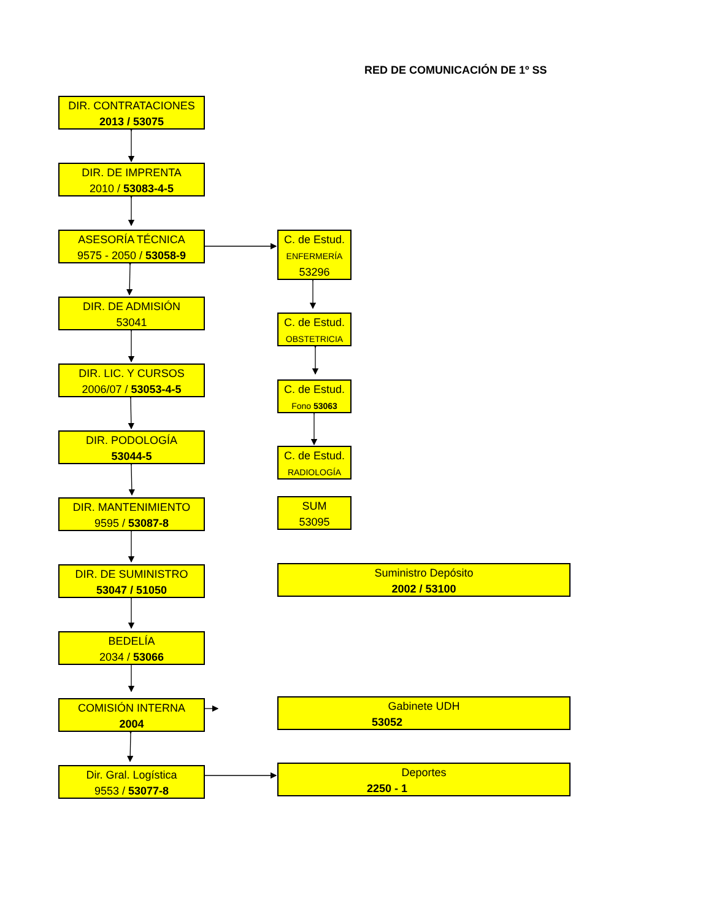RED DE COMUNICACIÓN DE 1º SS
DIR. CONTRATACIONES
2013 / 53075
DIR. DE IMPRENTA
2010 / 53083-4-5
ASESORÍA TÉCNICA
9575 - 2050 / 53058-9
DIR. DE ADMISIÓN
53041
DIR. LIC. Y CURSOS
2006/07 / 53053-4-5
DIR. PODOLOGÍA
53044-5
DIR. MANTENIMIENTO
9595 / 53087-8
DIR. DE SUMINISTRO
53047 / 51050
BEDELÍA
2034 / 53066
COMISIÓN INTERNA
2004
Dir. Gral. Logística
9553 / 53077-8
C. de Estud.
ENFERMERÍA
53296
C. de Estud.
OBSTETRICIA
C. de Estud.
Fono 53063
C. de Estud.
RADIOLOGÍA
SUM
53095
Suministro Depósito
2002 / 53100
Gabinete UDH
53052
Deportes
2250 - 1